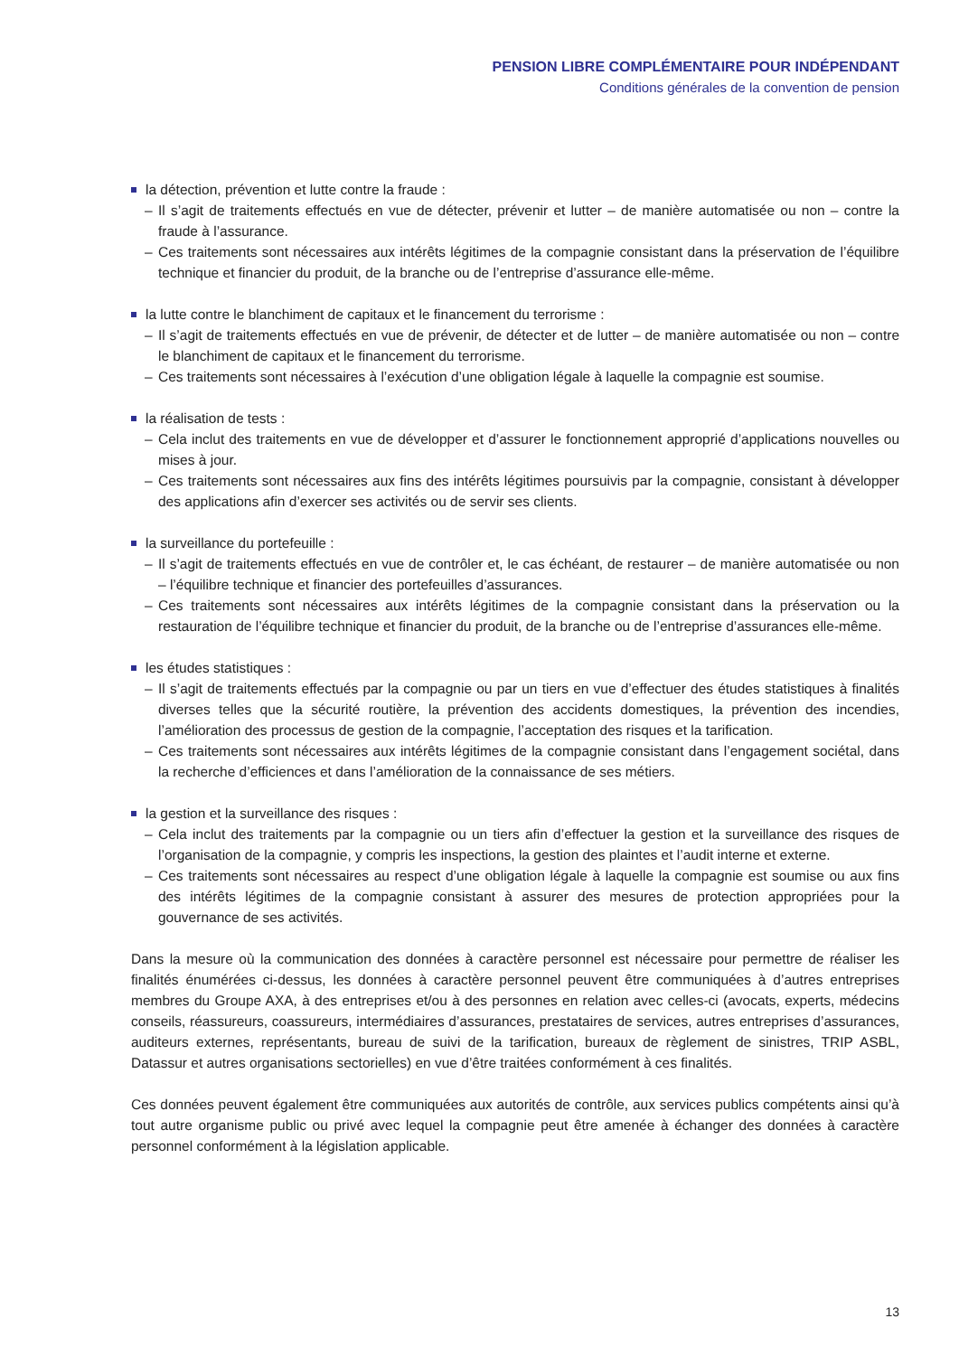PENSION LIBRE COMPLÉMENTAIRE POUR INDÉPENDANT
Conditions générales de la convention de pension
la détection, prévention et lutte contre la fraude :
– Il s’agit de traitements effectués en vue de détecter, prévenir et lutter – de manière automatisée ou non – contre la fraude à l’assurance.
– Ces traitements sont nécessaires aux intérêts légitimes de la compagnie consistant dans la préservation de l’équilibre technique et financier du produit, de la branche ou de l’entreprise d’assurance elle-même.
la lutte contre le blanchiment de capitaux et le financement du terrorisme :
– Il s’agit de traitements effectués en vue de prévenir, de détecter et de lutter – de manière automatisée ou non – contre le blanchiment de capitaux et le financement du terrorisme.
– Ces traitements sont nécessaires à l’exécution d’une obligation légale à laquelle la compagnie est soumise.
la réalisation de tests :
– Cela inclut des traitements en vue de développer et d’assurer le fonctionnement approprié d’applications nouvelles ou mises à jour.
– Ces traitements sont nécessaires aux fins des intérêts légitimes poursuivis par la compagnie, consistant à développer des applications afin d’exercer ses activités ou de servir ses clients.
la surveillance du portefeuille :
– Il s’agit de traitements effectués en vue de contrôler et, le cas échéant, de restaurer – de manière automatisée ou non – l’équilibre technique et financier des portefeuilles d’assurances.
– Ces traitements sont nécessaires aux intérêts légitimes de la compagnie consistant dans la préservation ou la restauration de l’équilibre technique et financier du produit, de la branche ou de l’entreprise d’assurances elle-même.
les études statistiques :
– Il s’agit de traitements effectués par la compagnie ou par un tiers en vue d’effectuer des études statistiques à finalités diverses telles que la sécurité routière, la prévention des accidents domestiques, la prévention des incendies, l’amélioration des processus de gestion de la compagnie, l’acceptation des risques et la tarification.
– Ces traitements sont nécessaires aux intérêts légitimes de la compagnie consistant dans l’engagement sociétal, dans la recherche d’efficiences et dans l’amélioration de la connaissance de ses métiers.
la gestion et la surveillance des risques :
– Cela inclut des traitements par la compagnie ou un tiers afin d’effectuer la gestion et la surveillance des risques de l’organisation de la compagnie, y compris les inspections, la gestion des plaintes et l’audit interne et externe.
– Ces traitements sont nécessaires au respect d’une obligation légale à laquelle la compagnie est soumise ou aux fins des intérêts légitimes de la compagnie consistant à assurer des mesures de protection appropriées pour la gouvernance de ses activités.
Dans la mesure où la communication des données à caractère personnel est nécessaire pour permettre de réaliser les finalités énumérées ci-dessus, les données à caractère personnel peuvent être communiquées à d’autres entreprises membres du Groupe AXA, à des entreprises et/ou à des personnes en relation avec celles-ci (avocats, experts, médecins conseils, réassureurs, coassureurs, intermédiaires d’assurances, prestataires de services, autres entreprises d’assurances, auditeurs externes, représentants, bureau de suivi de la tarification, bureaux de règlement de sinistres, TRIP ASBL, Datassur et autres organisations sectorielles) en vue d’être traitées conformément à ces finalités.
Ces données peuvent également être communiquées aux autorités de contrôle, aux services publics compétents ainsi qu’à tout autre organisme public ou privé avec lequel la compagnie peut être amenée à échanger des données à caractère personnel conformément à la législation applicable.
13